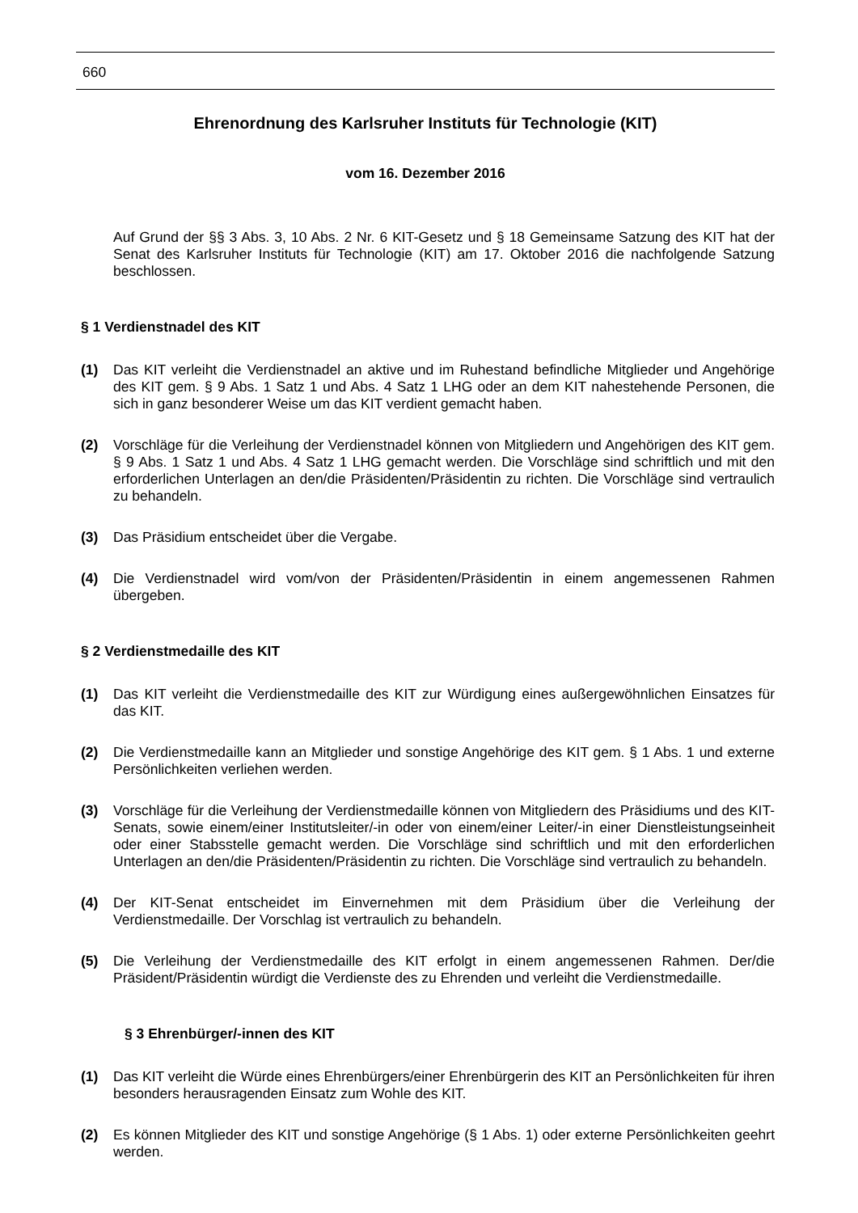660
Ehrenordnung des Karlsruher Instituts für Technologie (KIT)
vom 16. Dezember 2016
Auf Grund der §§ 3 Abs. 3, 10 Abs. 2 Nr. 6 KIT-Gesetz und § 18 Gemeinsame Satzung des KIT hat der Senat des Karlsruher Instituts für Technologie (KIT) am 17. Oktober 2016 die nachfolgende Satzung beschlossen.
§ 1 Verdienstnadel des KIT
(1) Das KIT verleiht die Verdienstnadel an aktive und im Ruhestand befindliche Mitglieder und Angehörige des KIT gem. § 9 Abs. 1 Satz 1 und Abs. 4 Satz 1 LHG oder an dem KIT nahestehende Personen, die sich in ganz besonderer Weise um das KIT verdient gemacht haben.
(2) Vorschläge für die Verleihung der Verdienstnadel können von Mitgliedern und Angehörigen des KIT gem. § 9 Abs. 1 Satz 1 und Abs. 4 Satz 1 LHG gemacht werden. Die Vorschläge sind schriftlich und mit den erforderlichen Unterlagen an den/die Präsidenten/Präsidentin zu richten. Die Vorschläge sind vertraulich zu behandeln.
(3) Das Präsidium entscheidet über die Vergabe.
(4) Die Verdienstnadel wird vom/von der Präsidenten/Präsidentin in einem angemessenen Rahmen übergeben.
§ 2 Verdienstmedaille des KIT
(1) Das KIT verleiht die Verdienstmedaille des KIT zur Würdigung eines außergewöhnlichen Einsatzes für das KIT.
(2) Die Verdienstmedaille kann an Mitglieder und sonstige Angehörige des KIT gem. § 1 Abs. 1 und externe Persönlichkeiten verliehen werden.
(3) Vorschläge für die Verleihung der Verdienstmedaille können von Mitgliedern des Präsidiums und des KIT-Senats, sowie einem/einer Institutsleiter/-in oder von einem/einer Leiter/-in einer Dienstleistungseinheit oder einer Stabsstelle gemacht werden. Die Vorschläge sind schriftlich und mit den erforderlichen Unterlagen an den/die Präsidenten/Präsidentin zu richten. Die Vorschläge sind vertraulich zu behandeln.
(4) Der KIT-Senat entscheidet im Einvernehmen mit dem Präsidium über die Verleihung der Verdienstmedaille. Der Vorschlag ist vertraulich zu behandeln.
(5) Die Verleihung der Verdienstmedaille des KIT erfolgt in einem angemessenen Rahmen. Der/die Präsident/Präsidentin würdigt die Verdienste des zu Ehrenden und verleiht die Verdienstmedaille.
§ 3 Ehrenbürger/-innen des KIT
(1) Das KIT verleiht die Würde eines Ehrenbürgers/einer Ehrenbürgerin des KIT an Persönlichkeiten für ihren besonders herausragenden Einsatz zum Wohle des KIT.
(2) Es können Mitglieder des KIT und sonstige Angehörige (§ 1 Abs. 1) oder externe Persönlichkeiten geehrt werden.